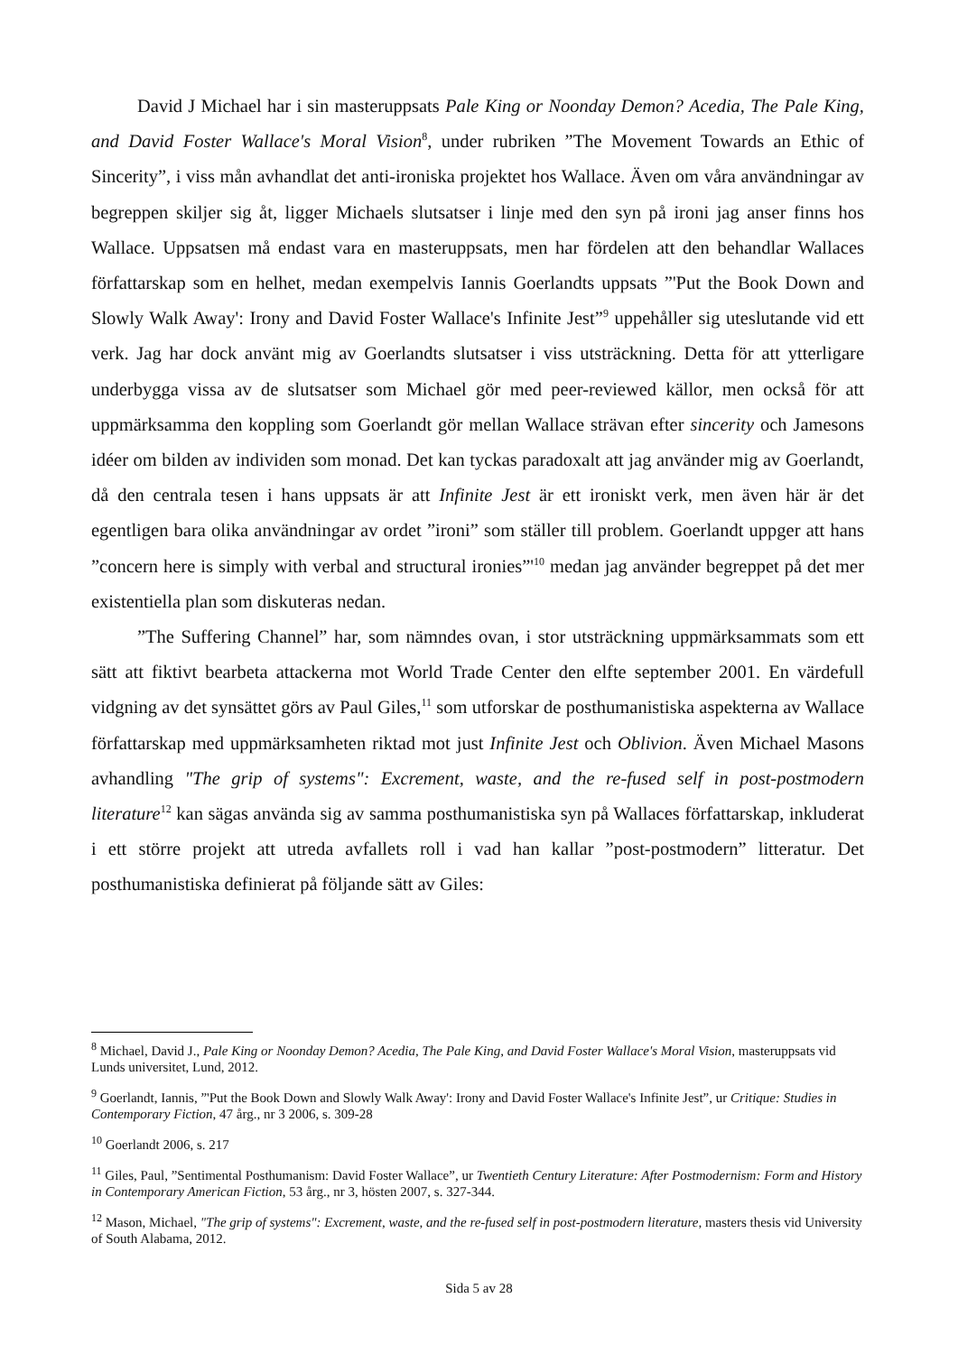David J Michael har i sin masteruppsats Pale King or Noonday Demon? Acedia, The Pale King, and David Foster Wallace's Moral Vision<sup>8</sup>, under rubriken ”The Movement Towards an Ethic of Sincerity”, i viss mån avhandlat det anti-ironiska projektet hos Wallace. Även om våra användningar av begreppen skiljer sig åt, ligger Michaels slutsatser i linje med den syn på ironi jag anser finns hos Wallace. Uppsatsen må endast vara en masteruppsats, men har fördelen att den behandlar Wallaces författarskap som en helhet, medan exempelvis Iannis Goerlandts uppsats ”'Put the Book Down and Slowly Walk Away': Irony and David Foster Wallace's Infinite Jest”<sup>9</sup> uppehåller sig uteslutande vid ett verk. Jag har dock använt mig av Goerlandts slutsatser i viss utsträckning. Detta för att ytterligare underbygga vissa av de slutsatser som Michael gör med peer-reviewed källor, men också för att uppmärksamma den koppling som Goerlandt gör mellan Wallace strävan efter sincerity och Jamesons idéer om bilden av individen som monad. Det kan tyckas paradoxalt att jag använder mig av Goerlandt, då den centrala tesen i hans uppsats är att Infinite Jest är ett ironiskt verk, men även här är det egentligen bara olika användningar av ordet ”ironi” som ställer till problem. Goerlandt uppger att hans ”concern here is simply with verbal and structural ironies”'<sup>10</sup> medan jag använder begreppet på det mer existentiella plan som diskuteras nedan.
”The Suffering Channel” har, som nämndes ovan, i stor utsträckning uppmärksammats som ett sätt att fiktivt bearbeta attackerna mot World Trade Center den elfte september 2001. En värdefull vidgning av det synsättet görs av Paul Giles,<sup>11</sup> som utforskar de posthumanistiska aspekterna av Wallace författarskap med uppmärksamheten riktad mot just Infinite Jest och Oblivion. Även Michael Masons avhandling "The grip of systems": Excrement, waste, and the re-fused self in post-postmodern literature<sup>12</sup> kan sägas använda sig av samma posthumanistiska syn på Wallaces författarskap, inkluderat i ett större projekt att utreda avfallets roll i vad han kallar ”post-postmodern” litteratur. Det posthumanistiska definierat på följande sätt av Giles:
<sup>8</sup> Michael, David J., Pale King or Noonday Demon? Acedia, The Pale King, and David Foster Wallace's Moral Vision, masteruppsats vid Lunds universitet, Lund, 2012.
<sup>9</sup> Goerlandt, Iannis, ”'Put the Book Down and Slowly Walk Away': Irony and David Foster Wallace's Infinite Jest”, ur Critique: Studies in Contemporary Fiction, 47 årg., nr 3 2006, s. 309-28
<sup>10</sup> Goerlandt 2006, s. 217
<sup>11</sup> Giles, Paul, ”Sentimental Posthumanism: David Foster Wallace”, ur Twentieth Century Literature: After Postmodernism: Form and History in Contemporary American Fiction, 53 årg., nr 3, hösten 2007, s. 327-344.
<sup>12</sup> Mason, Michael, "The grip of systems": Excrement, waste, and the re-fused self in post-postmodern literature, masters thesis vid University of South Alabama, 2012.
Sida 5 av 28